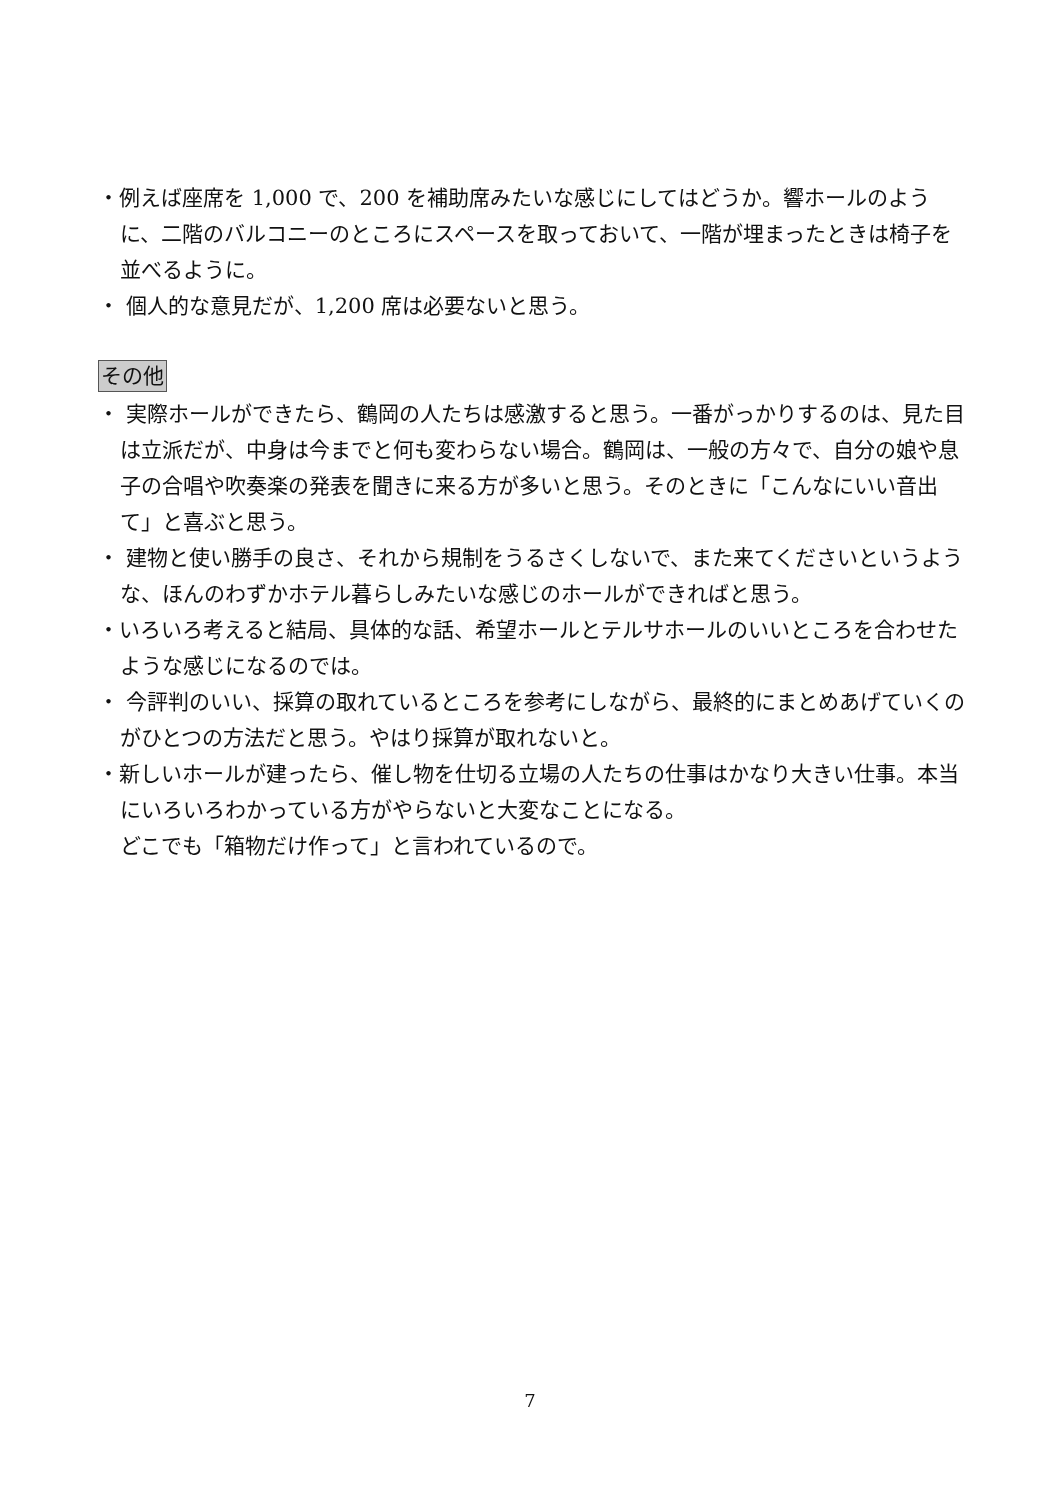・例えば座席を 1,000 で、200 を補助席みたいな感じにしてはどうか。響ホールのように、二階のバルコニーのところにスペースを取っておいて、一階が埋まったときは椅子を並べるように。
・ 個人的な意見だが、1,200 席は必要ないと思う。
その他
・ 実際ホールができたら、鶴岡の人たちは感激すると思う。一番がっかりするのは、見た目は立派だが、中身は今までと何も変わらない場合。鶴岡は、一般の方々で、自分の娘や息子の合唱や吹奏楽の発表を聞きに来る方が多いと思う。そのときに「こんなにいい音出て」と喜ぶと思う。
・ 建物と使い勝手の良さ、それから規制をうるさくしないで、また来てくださいというような、ほんのわずかホテル暮らしみたいな感じのホールができればと思う。
・いろいろ考えると結局、具体的な話、希望ホールとテルサホールのいいところを合わせたような感じになるのでは。
・ 今評判のいい、採算の取れているところを参考にしながら、最終的にまとめあげていくのがひとつの方法だと思う。やはり採算が取れないと。
・新しいホールが建ったら、催し物を仕切る立場の人たちの仕事はかなり大きい仕事。本当にいろいろわかっている方がやらないと大変なことになる。
どこでも「箱物だけ作って」と言われているので。
7